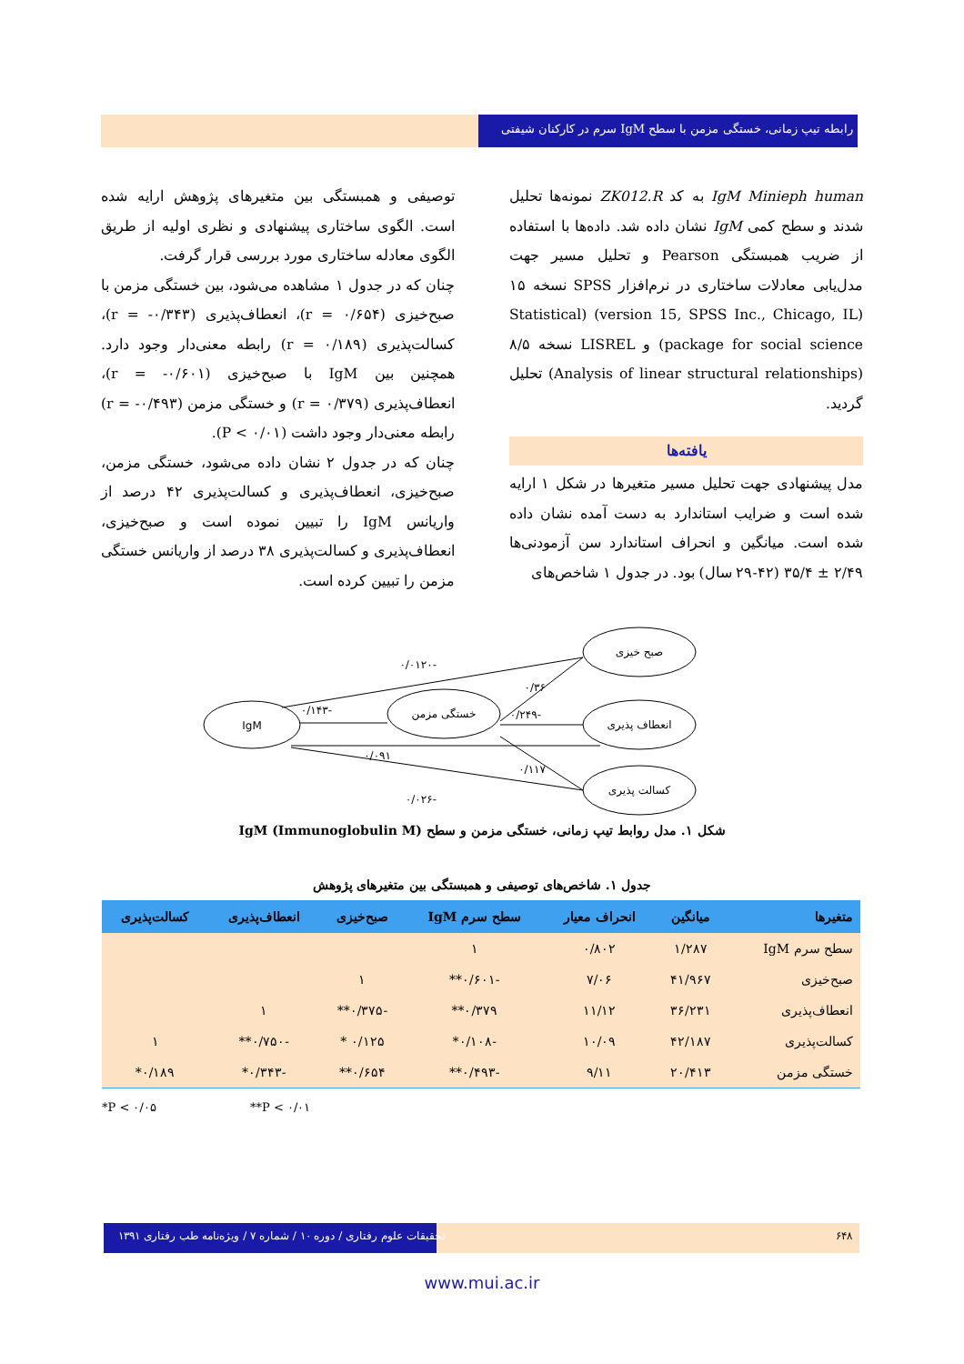رابطه تیپ زمانی، خستگی مزمن با سطح IgM سرم در کارکنان شیفتی
IgM Minieph human به کد ZK012.R نمونه‌ها تحلیل شدند و سطح کمی IgM نشان داده شد. داده‌ها با استفاده از ضریب همبستگی Pearson و تحلیل مسیر جهت مدل‌یابی معادلات ساختاری در نرم‌افزار SPSS نسخه ۱۵ (version 15, SPSS Inc., Chicago, IL) (Statistical package for social science) و LISREL نسخه ۸/۵ (Analysis of linear structural relationships) تحلیل گردید.
یافته‌ها
مدل پیشنهادی جهت تحلیل مسیر متغیرها در شکل ۱ ارایه شده است و ضرایب استاندارد به دست آمده نشان داده شده است. میانگین و انحراف استاندارد سن آزمودنی‌ها ۲/۴۹ ± ۳۵/۴ (۴۲-۲۹ سال) بود. در جدول ۱ شاخص‌های
توصیفی و همبستگی بین متغیرهای پژوهش ارایه شده است. الگوی ساختاری پیشنهادی و نظری اولیه از طریق الگوی معادله ساختاری مورد بررسی قرار گرفت.
چنان که در جدول ۱ مشاهده می‌شود، بین خستگی مزمن با صبح‌خیزی (r = ۰/۶۵۴)، انعطاف‌پذیری (r = -۰/۳۴۳)، کسالت‌پذیری (r = ۰/۱۸۹) رابطه معنی‌دار وجود دارد. همچنین بین IgM با صبح‌خیزی (r = -۰/۶۰۱)، انعطاف‌پذیری (r = ۰/۳۷۹) و خستگی مزمن (r = -۰/۴۹۳) رابطه معنی‌دار وجود داشت (P < ۰/۰۱).
چنان که در جدول ۲ نشان داده می‌شود، خستگی مزمن، صبح‌خیزی، انعطاف‌پذیری و کسالت‌پذیری ۴۲ درصد از واریانس IgM را تبیین نموده است و صبح‌خیزی، انعطاف‌پذیری و کسالت‌پذیری ۳۸ درصد از واریانس خستگی مزمن را تبیین کرده است.
IgM
خستگی مزمن
صبح خیزی
انعطاف پذیری
کسالت پذیری
-۰/۰۱۲۰
۰/۳۶
-۰/۱۴۳
-۰/۲۴۹
۰/۰۹۱
۰/۱۱۷
-۰/۰۲۶
شکل ۱. مدل روابط تیپ زمانی، خستگی مزمن و سطح IgM (Immunoglobulin M)
جدول ۱. شاخص‌های توصیفی و همبستگی بین متغیرهای پژوهش
| متغیرها | میانگین | انحراف معیار | سطح سرم IgM | صبح‌خیزی | انعطاف‌پذیری | کسالت‌پذیری |
| --- | --- | --- | --- | --- | --- | --- |
| سطح سرم IgM | ۱/۲۸۷ | ۰/۸۰۲ | ۱ | | | |
| صبح‌خیزی | ۴۱/۹۶۷ | ۷/۰۶ | -۰/۶۰۱** | ۱ | | |
| انعطاف‌پذیری | ۳۶/۲۳۱ | ۱۱/۱۲ | ۰/۳۷۹** | -۰/۳۷۵** | ۱ | |
| کسالت‌پذیری | ۴۲/۱۸۷ | ۱۰/۰۹ | -۰/۱۰۸* | ۰/۱۲۵ * | -۰/۷۵۰** | ۱ |
| خستگی مزمن | ۲۰/۴۱۳ | ۹/۱۱ | -۰/۴۹۳** | ۰/۶۵۴** | -۰/۳۴۳* | ۰/۱۸۹* |
*P < ۰/۰۵ **P < ۰/۰۱
تحقیقات علوم رفتاری / دوره ۱۰ / شماره ۷ / ویژه‌نامه طب رفتاری ۱۳۹۱
۶۴۸
www.mui.ac.ir